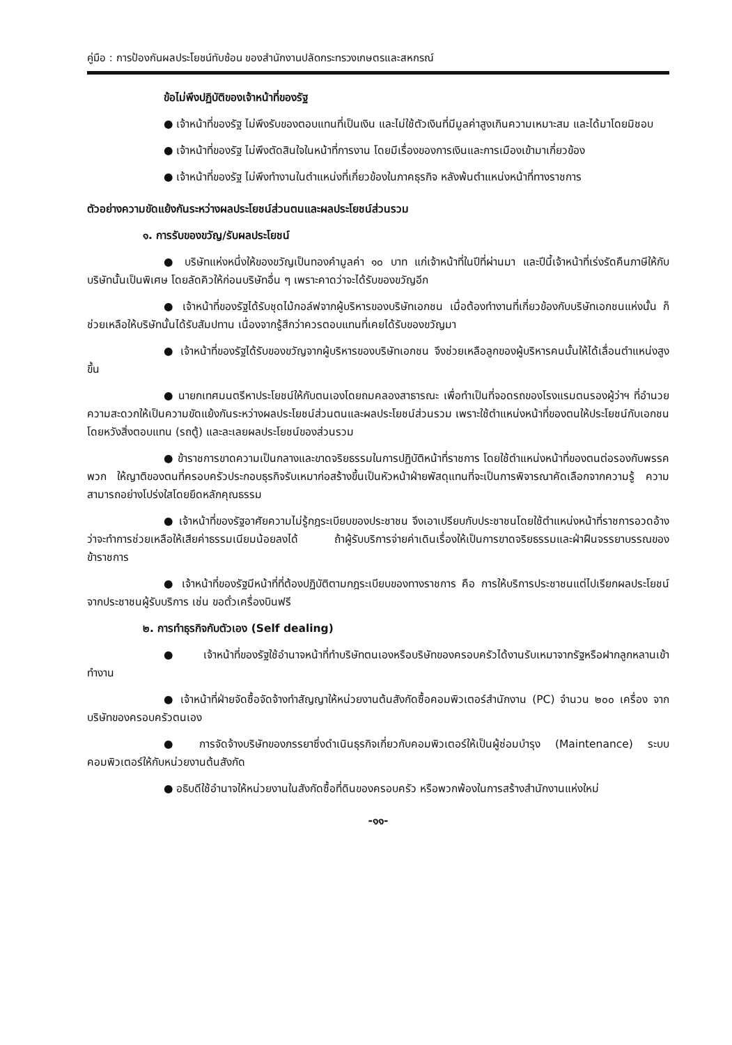คู่มือ : การป้องกันผลประโยชน์ทับซ้อน ของสำนักงานปลัดกระทรวงเกษตรและสหกรณ์
ข้อไม่พึงปฏิบัติของเจ้าหน้าที่ของรัฐ
● เจ้าหน้าที่ของรัฐ ไม่พึงรับของตอบแทนที่เป็นเงิน และไม่ใช้ตัวเงินที่มีมูลค่าสูงเกินความเหมาะสม และได้มาโดยมิชอบ
● เจ้าหน้าที่ของรัฐ ไม่พึงตัดสินใจในหน้าที่การงาน โดยมีเรื่องของการเงินและการเมืองเข้ามาเกี่ยวข้อง
● เจ้าหน้าที่ของรัฐ ไม่พึงทำงานในตำแหน่งที่เกี่ยวข้องในภาคธุรกิจ หลังพ้นตำแหน่งหน้าที่ทางราชการ
ตัวอย่างความขัดแย้งกันระหว่างผลประโยชน์ส่วนตนและผลประโยชน์ส่วนรวม
๑. การรับของขวัญ/รับผลประโยชน์
● บริษัทแห่งหนึ่งให้ของขวัญเป็นทองคำมูลค่า ๑๐ บาท แก่เจ้าหน้าที่ในปีที่ผ่านมา และปีนี้เจ้าหน้าที่เร่งรัดคืนภาษีให้กับบริษัทนั้นเป็นพิเศษ โดยลัดคิวให้ก่อนบริษัทอื่น ๆ เพราะคาดว่าจะได้รับของขวัญอีก
● เจ้าหน้าที่ของรัฐได้รับชุดไม้กอล์ฟจากผู้บริหารของบริษัทเอกชน เมื่อต้องทำงานที่เกี่ยวข้องกับบริษัทเอกชนแห่งนั้น ก็ช่วยเหลือให้บริษัทนั้นได้รับสัมปทาน เนื่องจากรู้สึกว่าควรตอบแทนที่เคยได้รับของขวัญมา
● เจ้าหน้าที่ของรัฐได้รับของขวัญจากผู้บริหารของบริษัทเอกชน จึงช่วยเหลือลูกของผู้บริหารคนนั้นให้ได้เลื่อนตำแหน่งสูงขึ้น
● นายกเทศมนตรีหาประโยชน์ให้กับตนเองโดยถมคลองสาธารณะ เพื่อทำเป็นที่จอดรถของโรงแรมตนรองผู้ว่าฯ ที่อำนวยความสะดวกให้เป็นความขัดแย้งกันระหว่างผลประโยชน์ส่วนตนและผลประโยชน์ส่วนรวม เพราะใช้ตำแหน่งหน้าที่ของตนให้ประโยชน์กับเอกชนโดยหวังสิ่งตอบแทน (รถตู้) และละเลยผลประโยชน์ของส่วนรวม
● ข้าราชการขาดความเป็นกลางและขาดจริยธรรมในการปฏิบัติหน้าที่ราชการ โดยใช้ตำแหน่งหน้าที่ของตนต่อรองกับพรรคพวก ให้ญาติของตนที่ครอบครัวประกอบธุรกิจรับเหมาก่อสร้างขึ้นเป็นหัวหน้าฝ่ายพัสดุแทนที่จะเป็นการพิจารณาคัดเลือกจากความรู้ ความสามารถอย่างโปร่งใสโดยยึดหลักคุณธรรม
● เจ้าหน้าที่ของรัฐอาศัยความไม่รู้กฎระเบียบของประชาชน จึงเอาเปรียบกับประชาชนโดยใช้ตำแหน่งหน้าที่ราชการอวดอ้างว่าจะทำการช่วยเหลือให้เสียค่าธรรมเนียมน้อยลงได้ ถ้าผู้รับบริการจ่ายค่าเดินเรื่องให้เป็นการขาดจริยธรรมและฝ่าฝืนจรรยาบรรณของข้าราชการ
● เจ้าหน้าที่ของรัฐมีหน้าที่ที่ต้องปฏิบัติตามกฎระเบียบของทางราชการ คือ การให้บริการประชาชนแต่ไปเรียกผลประโยชน์จากประชาชนผู้รับบริการ เช่น ขอตั๋วเครื่องบินฟรี
๒. การทำธุรกิจกับตัวเอง (Self dealing)
● เจ้าหน้าที่ของรัฐใช้อำนาจหน้าที่ทำบริษัทตนเองหรือบริษัทของครอบครัวได้งานรับเหมาจากรัฐหรือฝากลูกหลานเข้าทำงาน
● เจ้าหน้าที่ฝ่ายจัดซื้อจัดจ้างทำสัญญาให้หน่วยงานต้นสังกัดซื้อคอมพิวเตอร์สำนักงาน (PC) จำนวน ๒๐๐ เครื่อง จากบริษัทของครอบครัวตนเอง
● การจัดจ้างบริษัทของภรรยาซึ่งดำเนินธุรกิจเกี่ยวกับคอมพิวเตอร์ให้เป็นผู้ซ่อมบำรุง (Maintenance) ระบบคอมพิวเตอร์ให้กับหน่วยงานต้นสังกัด
● อธิบดีใช้อำนาจให้หน่วยงานในสังกัดซื้อที่ดินของครอบครัว หรือพวกพ้องในการสร้างสำนักงานแห่งใหม่
-๑๑-